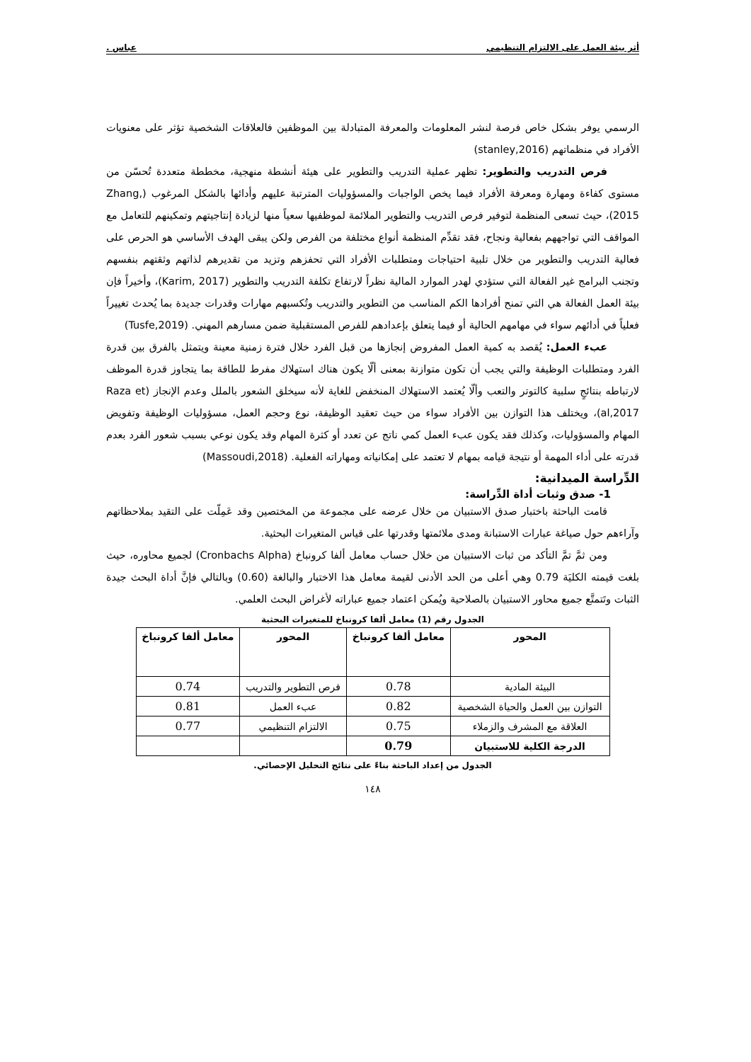أثر بيئة العمل على الالتزام التنظيمي عباس .
الرسمي يوفر بشكل خاص فرصة لنشر المعلومات والمعرفة المتبادلة بين الموظفين فالعلاقات الشخصية تؤثر على معنويات الأفراد في منظماتهم (stanley,2016)
فرص التدريب والتطوير: تظهر عملية التدريب والتطوير على هيئة أنشطة منهجية، مخططة متعددة تُحسّن من مستوى كفاءة ومهارة ومعرفة الأفراد فيما يخص الواجبات والمسؤوليات المترتبة عليهم وأدائها بالشكل المرغوب (Zhang, 2015)، حيث تسعى المنظمة لتوفير فرص التدريب والتطوير الملائمة لموظفيها سعياً منها لزيادة إنتاجيتهم وتمكينهم للتعامل مع المواقف التي تواجههم بفعالية ونجاح، فقد تقدِّم المنظمة أنواع مختلفة من الفرص ولكن يبقى الهدف الأساسي هو الحرص على فعالية التدريب والتطوير من خلال تلبية احتياجات ومتطلبات الأفراد التي تحفزهم وتزيد من تقديرهم لذاتهم وثقتهم بنفسهم وتجنب البرامج غير الفعالة التي ستؤدي لهدر الموارد المالية نظراً لارتفاع تكلفة التدريب والتطوير (Karim, 2017)، وأخيراً فإن بيئة العمل الفعالة هي التي تمنح أفرادها الكم المناسب من التطوير والتدريب وتُكسبهم مهارات وقدرات جديدة بما يُحدث تغييراً فعلياً في أدائهم سواء في مهامهم الحالية أو فيما يتعلق بإعدادهم للفرص المستقبلية ضمن مسارهم المهني. (Tusfe,2019)
عبء العمل: يُقصد به كمية العمل المفروض إنجازها من قبل الفرد خلال فترة زمنية معينة ويتمثل بالفرق بين قدرة الفرد ومتطلبات الوظيفة والتي يجب أن تكون متوازنة بمعنى ألّا يكون هناك استهلاك مفرط للطاقة بما يتجاوز قدرة الموظف لارتباطه بنتائجٍ سلبية كالتوتر والتعب وألّا يُعتمد الاستهلاك المنخفض للغاية لأنه سيخلق الشعور بالملل وعدم الإنجاز (Raza et al,2017)، ويختلف هذا التوازن بين الأفراد سواء من حيث تعقيد الوظيفة، نوع وحجم العمل، مسؤوليات الوظيفة وتفويض المهام والمسؤوليات، وكذلك فقد يكون عبء العمل كمي ناتج عن تعدد أو كثرة المهام وقد يكون نوعي بسبب شعور الفرد بعدم قدرته على أداء المهمة أو نتيجة قيامه بمهام لا تعتمد على إمكانياته ومهاراته الفعلية. (Massoudi,2018)
الدِّراسة الميدانية:
1- صدق وثبات أداة الدِّراسة:
قامت الباحثة باختبار صدق الاستبيان من خلال عرضه على مجموعة من المختصين وقد عَمِلّت على التقيد بملاحظاتهم وآراءهم حول صياغة عبارات الاستبانة ومدى ملائمتها وقدرتها على قياس المتغيرات البحثية.
ومن ثمَّ تمَّ التأكد من ثبات الاستبيان من خلال حساب معامل ألفا كرونباخ (Cronbachs Alpha) لجميع محاوره، حيث بلغت قيمته الكليَة 0.79 وهي أعلى من الحد الأدنى لقيمة معامل هذا الاختبار والبالغة (0.60) وبالتالي فإنَّ أداة البحث جيدة الثبات وتَتمتَّع جميع محاور الاستبيان بالصلاحية ويُمكن اعتماد جميع عباراته لأغراض البحث العلمي.
الجدول رقم (1) معامل ألفا كرونباخ للمتغيرات البحثية
| المحور | معامل ألفا كرونباخ | المحور | معامل ألفا كرونباخ |
| --- | --- | --- | --- |
| البيئة المادية | 0.78 | فرص التطوير والتدريب | 0.74 |
| التوازن بين العمل والحياة الشخصية | 0.82 | عبء العمل | 0.81 |
| العلاقة مع المشرف والزملاء | 0.75 | الالتزام التنظيمي | 0.77 |
| الدرجة الكلية للاستبيان | 0.79 | | |
الجدول من إعداد الباحثة بناءً على نتائج التحليل الإحصائي.
١٤٨